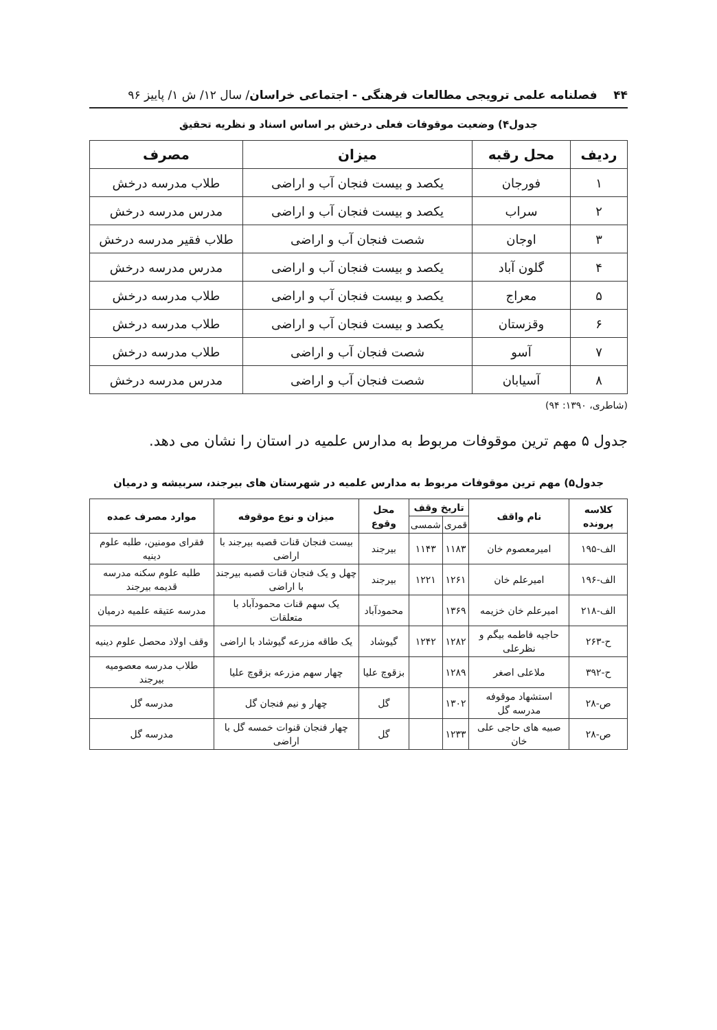۴۴ فصلنامه علمی ترویجی مطالعات فرهنگی - اجتماعی خراسان/ سال ۱۲/ ش ۱/ پاییز ۹۶
جدول۴) وضعیت موقوفات فعلی درخش بر اساس اسناد و نظریه تحقیق
| ردیف | محل رقبه | میزان | مصرف |
| --- | --- | --- | --- |
| ۱ | فورجان | یکصد و بیست فنجان آب و اراضی | طلاب مدرسه درخش |
| ۲ | سراب | یکصد و بیست فنجان آب و اراضی | مدرس مدرسه درخش |
| ۳ | اوجان | شصت فنجان آب و اراضی | طلاب فقیر مدرسه درخش |
| ۴ | گلون آباد | یکصد و بیست فنجان آب و اراضی | مدرس مدرسه درخش |
| ۵ | معراج | یکصد و بیست فنجان آب و اراضی | طلاب مدرسه درخش |
| ۶ | وقزستان | یکصد و بیست فنجان آب و اراضی | طلاب مدرسه درخش |
| ۷ | آسو | شصت فنجان آب و اراضی | طلاب مدرسه درخش |
| ۸ | آسیابان | شصت فنجان آب و اراضی | مدرس مدرسه درخش |
(شاطری، ۱۳۹۰: ۹۴)
جدول ۵ مهم ترین موقوفات مربوط به مدارس علمیه در استان را نشان می دهد.
جدول۵) مهم ترین موقوفات مربوط به مدارس علمیه در شهرستان های بیرجند، سربیشه و درمیان
| کلاسه پرونده | نام واقف | تاریخ وقف | | محل وقوع | میزان و نوع موقوفه | موارد مصرف عمده |
| --- | --- | --- | --- | --- | --- | --- |
| | | قمری | شمسی | | | |
| الف-۱۹۵ | امیرمعصوم خان | ۱۱۸۳ | ۱۱۴۳ | بیرجند | بیست فنجان قنات قصبه بیرجند با اراضی | فقرای مومنین، طلبه علوم دینیه |
| الف-۱۹۶ | امیرعلم خان | ۱۲۶۱ | ۱۲۲۱ | بیرجند | چهل و یک فنجان قنات قصبه بیرجند با اراضی | طلبه علوم سکنه مدرسه قدیمه بیرجند |
| الف-۲۱۸ | امیرعلم خان خزیمه | ۱۳۶۹ | | محمودآباد | یک سهم قنات محمودآباد با متعلقات | مدرسه عتیقه علمیه درمیان |
| ح-۲۶۳ | حاجیه فاطمه بیگم و نظرعلی | ۱۲۸۲ | ۱۲۴۲ | گیوشاد | یک طاقه مزرعه گیوشاد با اراضی | وقف اولاد محصل علوم دینیه |
| ح-۳۹۲ | ملاعلی اصغر | ۱۲۸۹ | | بزقوچ علیا | چهار سهم مزرعه بزقوچ علیا | طلاب مدرسه معصومیه بیرجند |
| ص-۲۸ | استشهاد موقوفه مدرسه گل | ۱۳۰۲ | | گل | چهار و نیم فنجان گل | مدرسه گل |
| ص-۲۸ | صبیه های حاجی علی خان | ۱۲۳۳ | | گل | چهار فنجان قنوات خمسه گل با اراضی | مدرسه گل |